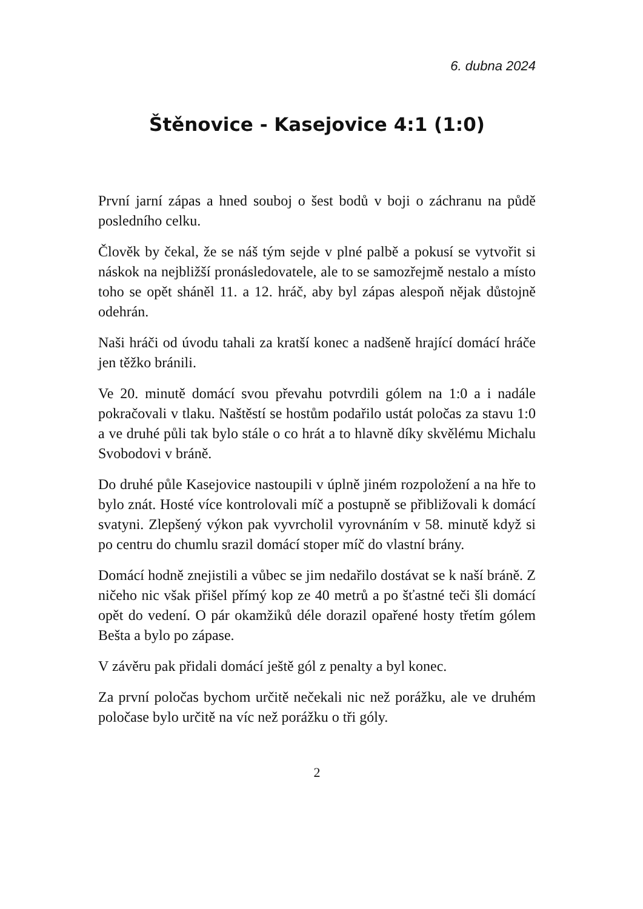6. dubna 2024
Štěnovice - Kasejovice 4:1 (1:0)
První jarní zápas a hned souboj o šest bodů v boji o záchranu na půdě posledního celku.
Člověk by čekal, že se náš tým sejde v plné palbě a pokusí se vytvořit si náskok na nejbližší pronásledovatele, ale to se samozřejmě nestalo a místo toho se opět sháněl 11. a 12. hráč, aby byl zápas alespoň nějak důstojně odehrán.
Naši hráči od úvodu tahali za kratší konec a nadšeně hrající domácí hráče jen těžko bránili.
Ve 20. minutě domácí svou převahu potvrdili gólem na 1:0 a i nadále pokračovali v tlaku. Naštěstí se hostům podařilo ustát poločas za stavu 1:0 a ve druhé půli tak bylo stále o co hrát a to hlavně díky skvělému Michalu Svobodovi v bráně.
Do druhé půle Kasejovice nastoupili v úplně jiném rozpoložení a na hře to bylo znát. Hosté více kontrolovali míč a postupně se přibližovali k domácí svatyni. Zlepšený výkon pak vyvrcholil vyrovnáním v 58. minutě když si po centru do chumlu srazil domácí stoper míč do vlastní brány.
Domácí hodně znejistili a vůbec se jim nedařilo dostávat se k naší bráně. Z ničeho nic však přišel přímý kop ze 40 metrů a po šťastné teči šli domácí opět do vedení. O pár okamžiků déle dorazil opařené hosty třetím gólem Bešta a bylo po zápase.
V závěru pak přidali domácí ještě gól z penalty a byl konec.
Za první poločas bychom určitě nečekali nic než porážku, ale ve druhém poločase bylo určitě na víc než porážku o tři góly.
2